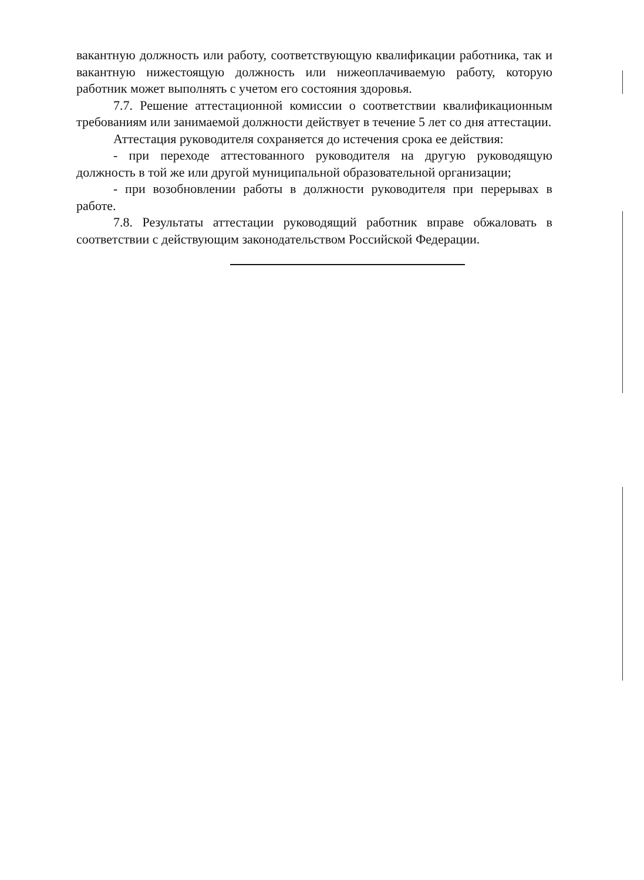вакантную должность или работу, соответствующую квалификации работника, так и вакантную нижестоящую должность или нижеоплачиваемую работу, которую работник может выполнять с учетом его состояния здоровья.
7.7. Решение аттестационной комиссии о соответствии квалификационным требованиям или занимаемой должности действует в течение 5 лет со дня аттестации.
Аттестация руководителя сохраняется до истечения срока ее действия:
- при переходе аттестованного руководителя на другую руководящую должность в той же или другой муниципальной образовательной организации;
- при возобновлении работы в должности руководителя при перерывах в работе.
7.8. Результаты аттестации руководящий работник вправе обжаловать в соответствии с действующим законодательством Российской Федерации.